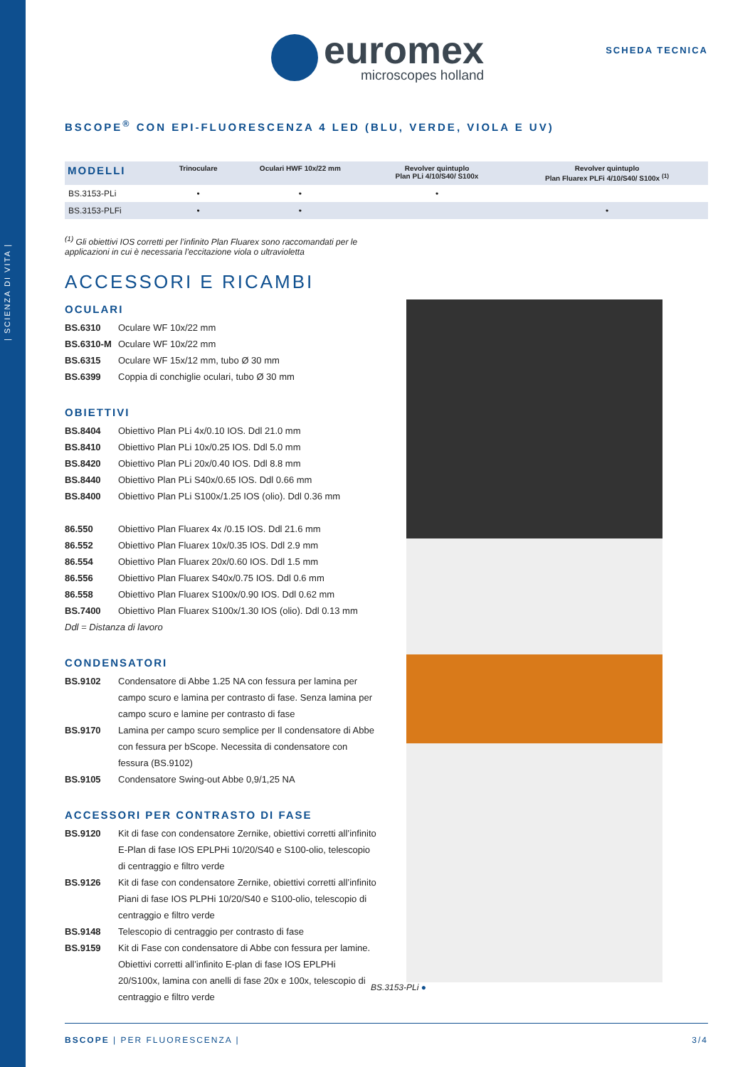| SCIENZA DI VITA |
euromex
microscopes holland
SCHEDA TECNICA
BSCOPE<sup>®</sup> CON EPI-FLUORESCENZA 4 LED (BLU, VERDE, VIOLA E UV)
| MODELLI | Trinoculare | Oculari HWF 10x/22 mm | Revolver quintuplo Plan PLi 4/10/S40/ S100x | Revolver quintuplo Plan Fluarex PLFi 4/10/S40/ S100x <sup>(1)</sup> |
| --- | --- | --- | --- | --- |
| BS.3153-PLi | • | • | • | |
| BS.3153-PLFi | • | • | | • |
<sup>(1)</sup> Gli obiettivi IOS corretti per l’infinito Plan Fluarex sono raccomandati per le
applicazioni in cui è necessaria l’eccitazione viola o ultravioletta
ACCESSORI E RICAMBI
OCULARI
BS.6310 Oculare WF 10x/22 mm
BS.6310-M Oculare WF 10x/22 mm
BS.6315 Oculare WF 15x/12 mm, tubo Ø 30 mm
BS.6399 Coppia di conchiglie oculari, tubo Ø 30 mm
OBIETTIVI
BS.8404 Obiettivo Plan PLi 4x/0.10 IOS. Ddl 21.0 mm
BS.8410 Obiettivo Plan PLi 10x/0.25 IOS. Ddl 5.0 mm
BS.8420 Obiettivo Plan PLi 20x/0.40 IOS. Ddl 8.8 mm
BS.8440 Obiettivo Plan PLi S40x/0.65 IOS. Ddl 0.66 mm
BS.8400 Obiettivo Plan PLi S100x/1.25 IOS (olio). Ddl 0.36 mm
86.550 Obiettivo Plan Fluarex 4x /0.15 IOS. Ddl 21.6 mm
86.552 Obiettivo Plan Fluarex 10x/0.35 IOS. Ddl 2.9 mm
86.554 Obiettivo Plan Fluarex 20x/0.60 IOS. Ddl 1.5 mm
86.556 Obiettivo Plan Fluarex S40x/0.75 IOS. Ddl 0.6 mm
86.558 Obiettivo Plan Fluarex S100x/0.90 IOS. Ddl 0.62 mm
BS.7400 Obiettivo Plan Fluarex S100x/1.30 IOS (olio). Ddl 0.13 mm
Ddl = Distanza di lavoro
CONDENSATORI
BS.9102 Condensatore di Abbe 1.25 NA con fessura per lamina per campo scuro e lamina per contrasto di fase. Senza lamina per campo scuro e lamine per contrasto di fase
BS.9170 Lamina per campo scuro semplice per Il condensatore di Abbe con fessura per bScope. Necessita di condensatore con fessura (BS.9102)
BS.9105 Condensatore Swing-out Abbe 0,9/1,25 NA
ACCESSORI PER CONTRASTO DI FASE
BS.9120 Kit di fase con condensatore Zernike, obiettivi corretti all’infinito E-Plan di fase IOS EPLPHi 10/20/S40 e S100-olio, telescopio di centraggio e filtro verde
BS.9126 Kit di fase con condensatore Zernike, obiettivi corretti all’infinito Piani di fase IOS PLPHi 10/20/S40 e S100-olio, telescopio di centraggio e filtro verde
BS.9148 Telescopio di centraggio per contrasto di fase
BS.9159 Kit di Fase con condensatore di Abbe con fessura per lamine. Obiettivi corretti all’infinito E-plan di fase IOS EPLPHi 20/S100x, lamina con anelli di fase 20x e 100x, telescopio di centraggio e filtro verde
BS.3153-PLi ●
BSCOPE | PER FLUORESCENZA | 3/4